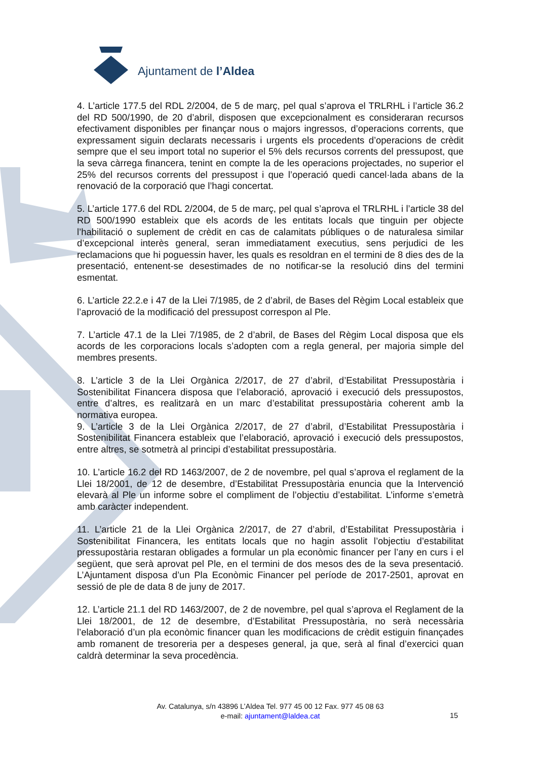Ajuntament de l’Aldea
4. L’article 177.5 del RDL 2/2004, de 5 de març, pel qual s’aprova el TRLRHL i l’article 36.2 del RD 500/1990, de 20 d’abril, disposen que excepcionalment es consideraran recursos efectivament disponibles per finançar nous o majors ingressos, d’operacions corrents, que expressament siguin declarats necessaris i urgents els procedents d’operacions de crèdit sempre que el seu import total no superior el 5% dels recursos corrents del pressupost, que la seva càrrega financera, tenint en compte la de les operacions projectades, no superior el 25% del recursos corrents del pressupost i que l’operació quedi cancel·lada abans de la renovació de la corporació que l’hagi concertat.
5. L’article 177.6 del RDL 2/2004, de 5 de març, pel qual s’aprova el TRLRHL i l’article 38 del RD 500/1990 estableix que els acords de les entitats locals que tinguin per objecte l’habilitació o suplement de crèdit en cas de calamitats públiques o de naturalesa similar d’excepcional interès general, seran immediatament executius, sens perjudici de les reclamacions que hi poguessin haver, les quals es resoldran en el termini de 8 dies des de la presentació, entenent-se desestimades de no notificar-se la resolució dins del termini esmentat.
6. L’article 22.2.e i 47 de la Llei 7/1985, de 2 d’abril, de Bases del Règim Local estableix que l’aprovació de la modificació del pressupost correspon al Ple.
7. L’article 47.1 de la Llei 7/1985, de 2 d’abril, de Bases del Règim Local disposa que els acords de les corporacions locals s’adopten com a regla general, per majoria simple del membres presents.
8. L’article 3 de la Llei Orgànica 2/2017, de 27 d’abril, d’Estabilitat Pressupostària i Sostenibilitat Financera disposa que l’elaboració, aprovació i execució dels pressupostos, entre d’altres, es realitzarà en un marc d’estabilitat pressupostària coherent amb la normativa europea.
9. L’article 3 de la Llei Orgànica 2/2017, de 27 d’abril, d’Estabilitat Pressupostària i Sostenibilitat Financera estableix que l’elaboració, aprovació i execució dels pressupostos, entre altres, se sotmetrà al principi d’estabilitat pressupostària.
10. L’article 16.2 del RD 1463/2007, de 2 de novembre, pel qual s’aprova el reglament de la Llei 18/2001, de 12 de desembre, d’Estabilitat Pressupostària enuncia que la Intervenció elevarà al Ple un informe sobre el compliment de l’objectiu d’estabilitat. L’informe s’emetrà amb caràcter independent.
11. L’article 21 de la Llei Orgànica 2/2017, de 27 d’abril, d’Estabilitat Pressupostària i Sostenibilitat Financera, les entitats locals que no hagin assolit l’objectiu d’estabilitat pressupostària restaran obligades a formular un pla econòmic financer per l’any en curs i el següent, que serà aprovat pel Ple, en el termini de dos mesos des de la seva presentació. L’Ajuntament disposa d’un Pla Econòmic Financer pel període de 2017-2501, aprovat en sessió de ple de data 8 de juny de 2017.
12. L’article 21.1 del RD 1463/2007, de 2 de novembre, pel qual s’aprova el Reglament de la Llei 18/2001, de 12 de desembre, d’Estabilitat Pressupostària, no serà necessària l’elaboració d’un pla econòmic financer quan les modificacions de crèdit estiguin finançades amb romanent de tresoreria per a despeses general, ja que, serà al final d’exercici quan caldrà determinar la seva procedència.
Av. Catalunya, s/n 43896 L’Aldea Tel. 977 45 00 12 Fax. 977 45 08 63
e-mail: ajuntament@laldea.cat
15